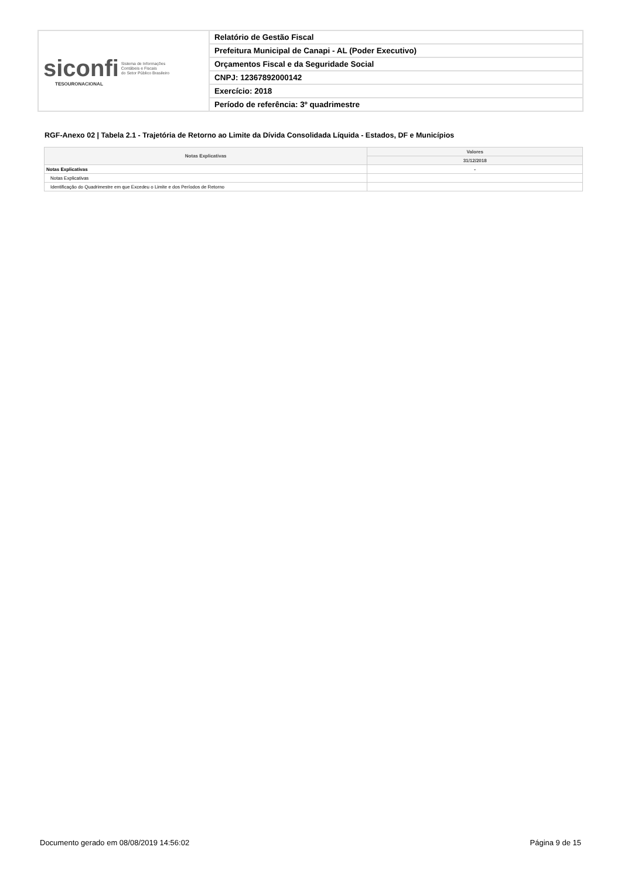| siconfi Sistema de Informações Contábeis e Fiscais do Setor Público Brasileiro TESOURONACIONAL | Relatório de Gestão Fiscal |
| | Prefeitura Municipal de Canapi - AL (Poder Executivo) |
| | Orçamentos Fiscal e da Seguridade Social |
| | CNPJ: 12367892000142 |
| | Exercício: 2018 |
| | Período de referência: 3º quadrimestre |
RGF-Anexo 02 | Tabela 2.1 - Trajetória de Retorno ao Limite da Dívida Consolidada Líquida - Estados, DF e Municípios
| Notas Explicativas | Valores |
| --- | --- |
| | 31/12/2018 |
| Notas Explicativas | - |
| Notas Explicativas | |
| Identificação do Quadrimestre em que Excedeu o Limite e dos Períodos de Retorno | |
Documento gerado em 08/08/2019 14:56:02 Página 9 de 15